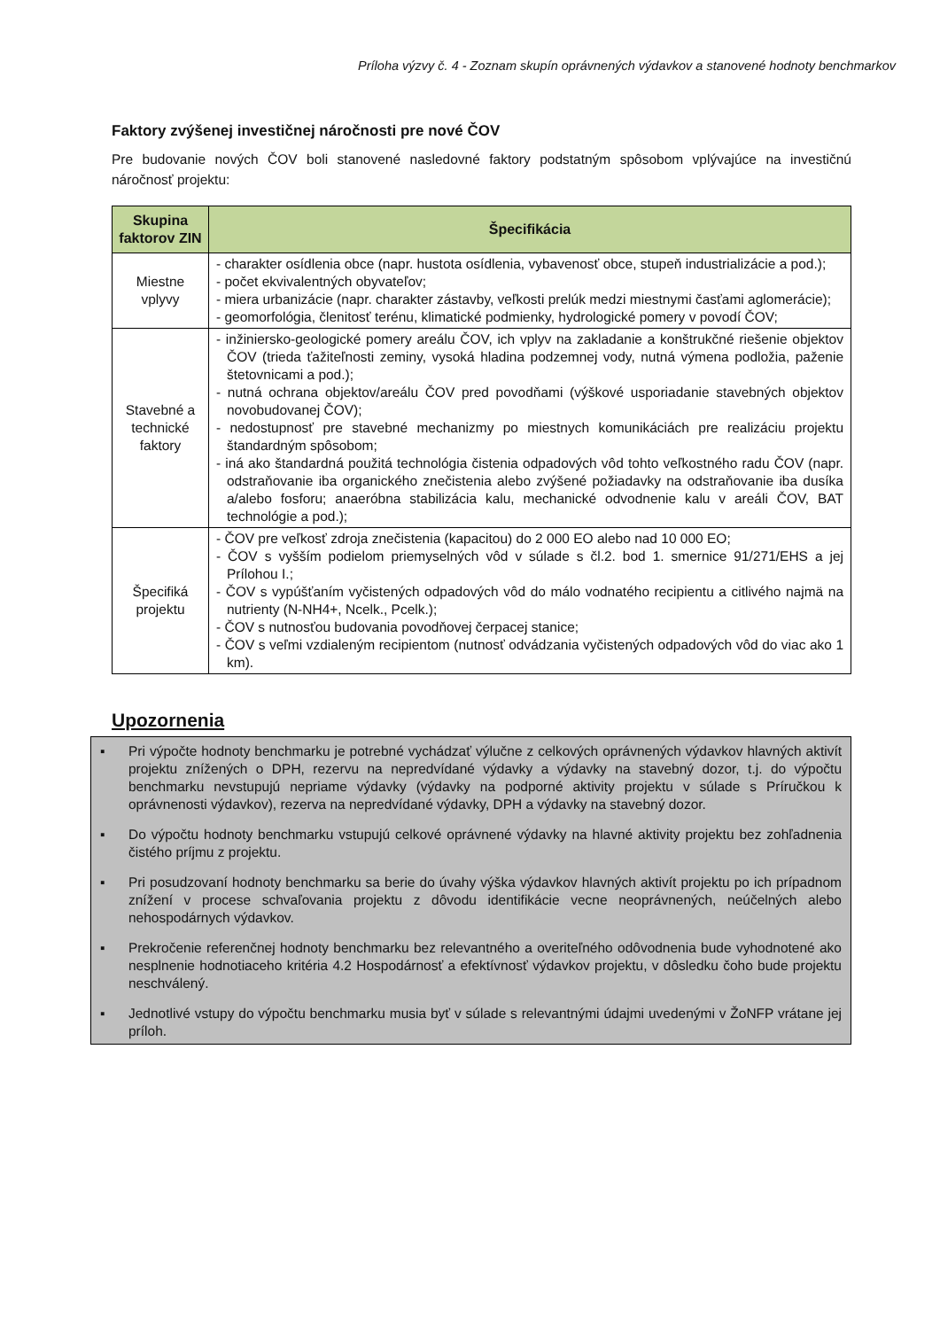Príloha výzvy č. 4 - Zoznam skupín oprávnených výdavkov a stanovené hodnoty benchmarkov
Faktory zvýšenej investičnej náročnosti pre nové ČOV
Pre budovanie nových ČOV boli stanovené nasledovné faktory podstatným spôsobom vplývajúce na investičnú náročnosť projektu:
| Skupina faktorov ZIN | Špecifikácia |
| --- | --- |
| Miestne vplyvy | - charakter osídlenia obce (napr. hustota osídlenia, vybavenosť obce, stupeň industrializácie a pod.); - počet ekvivalentných obyvateľov; - miera urbanizácie (napr. charakter zástavby, veľkosti prelúk medzi miestnymi časťami aglomerácie); - geomorfológia, členitosť terénu, klimatické podmienky, hydrologické pomery v povodí ČOV; |
| Stavebné a technické faktory | - inžiniersko-geologické pomery areálu ČOV, ich vplyv na zakladanie a konštrukčné riešenie objektov ČOV (trieda ťažiteľnosti zeminy, vysoká hladina podzemnej vody, nutná výmena podložia, paženie štetovnicami a pod.); - nutná ochrana objektov/areálu ČOV pred povodňami (výškové usporiadanie stavebných objektov novobudovanej ČOV); - nedostupnosť pre stavebné mechanizmy po miestnych komunikáciách pre realizáciu projektu štandardným spôsobom; - iná ako štandardná použitá technológia čistenia odpadových vôd tohto veľkostného radu ČOV (napr. odstraňovanie iba organického znečistenia alebo zvýšené požiadavky na odstraňovanie iba dusíka a/alebo fosforu; anaeróbna stabilizácia kalu, mechanické odvodnenie kalu v areáli ČOV, BAT technológie a pod.); |
| Špecifiká projektu | - ČOV pre veľkosť zdroja znečistenia (kapacitou) do 2 000 EO alebo nad 10 000 EO; - ČOV s vyšším podielom priemyselných vôd v súlade s čl.2. bod 1. smernice 91/271/EHS a jej Prílohou I.; - ČOV s vypúšťaním vyčistených odpadových vôd do málo vodnatého recipientu a citlivého najmä na nutrienty (N-NH4+, Ncelk., Pcelk.); - ČOV s nutnosťou budovania povodňovej čerpacej stanice; - ČOV s veľmi vzdialeným recipientom (nutnosť odvádzania vyčistených odpadových vôd do viac ako 1 km). |
Upozornenia
▪ Pri výpočte hodnoty benchmarku je potrebné vychádzať výlučne z celkových oprávnených výdavkov hlavných aktivít projektu znížených o DPH, rezervu na nepredvídané výdavky a výdavky na stavebný dozor, t.j. do výpočtu benchmarku nevstupujú nepriame výdavky (výdavky na podporné aktivity projektu v súlade s Príručkou k oprávnenosti výdavkov), rezerva na nepredvídané výdavky, DPH a výdavky na stavebný dozor.
▪ Do výpočtu hodnoty benchmarku vstupujú celkové oprávnené výdavky na hlavné aktivity projektu bez zohľadnenia čistého príjmu z projektu.
▪ Pri posudzovaní hodnoty benchmarku sa berie do úvahy výška výdavkov hlavných aktivít projektu po ich prípadnom znížení v procese schvaľovania projektu z dôvodu identifikácie vecne neoprávnených, neúčelných alebo nehospodárnych výdavkov.
▪ Prekročenie referenčnej hodnoty benchmarku bez relevantného a overiteľného odôvodnenia bude vyhodnotené ako nesplnenie hodnotiaceho kritéria 4.2 Hospodárnosť a efektívnosť výdavkov projektu, v dôsledku čoho bude projektu neschválený.
▪ Jednotlivé vstupy do výpočtu benchmarku musia byť v súlade s relevantnými údajmi uvedenými v ŽoNFP vrátane jej príloh.